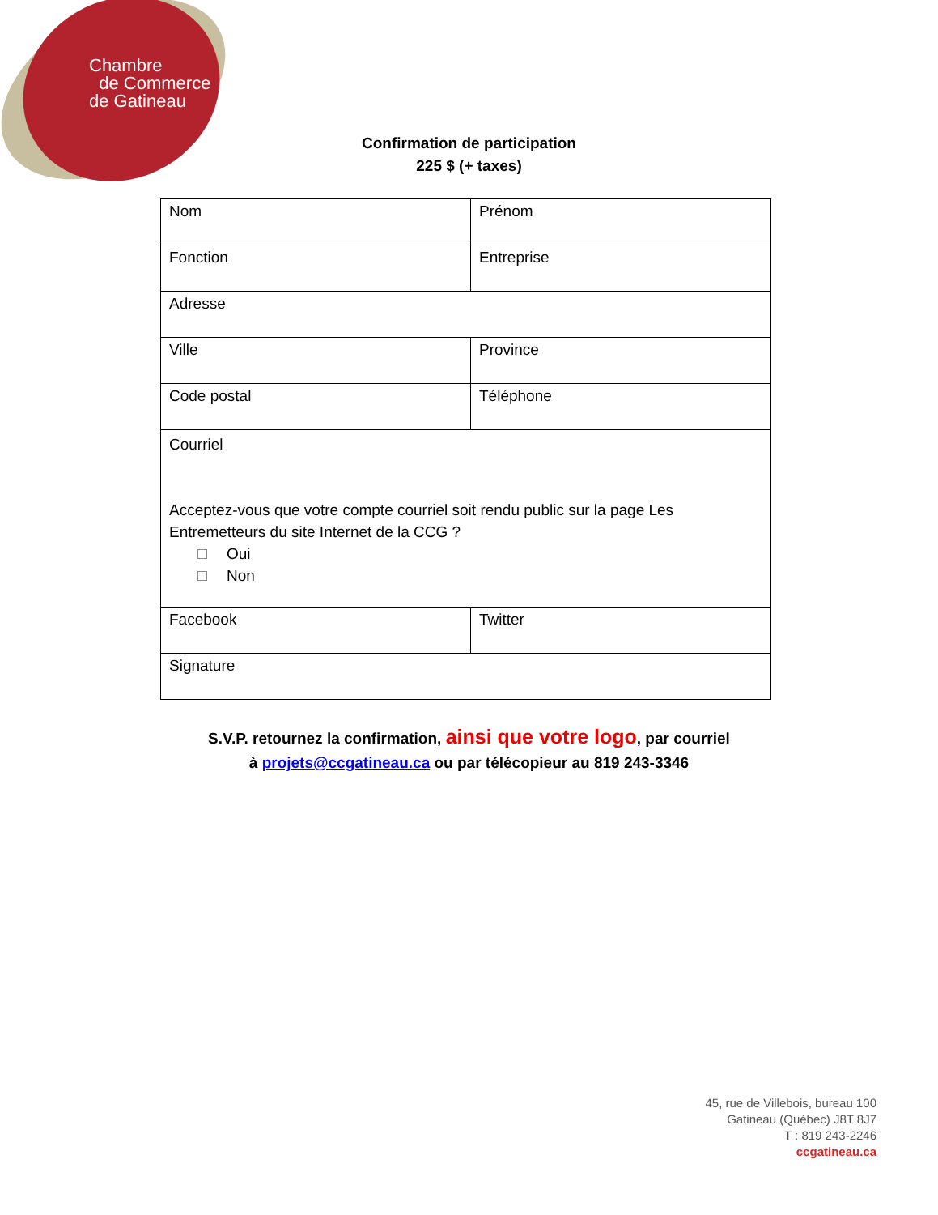Chambre
de Commerce
de Gatineau
Confirmation de participation
225 $ (+ taxes)
| Nom | Prénom |
| Fonction | Entreprise |
| Adresse | |
| Ville | Province |
| Code postal | Téléphone |
| Courriel Acceptez-vous que votre compte courriel soit rendu public sur la page Les Entremetteurs du site Internet de la CCG ? Oui Non | |
| Facebook | Twitter |
| Signature | |
S.V.P. retournez la confirmation, ainsi que votre logo, par courriel
à projets@ccgatineau.ca ou par télécopieur au 819 243-3346
45, rue de Villebois, bureau 100
Gatineau (Québec) J8T 8J7
T : 819 243-2246
ccgatineau.ca